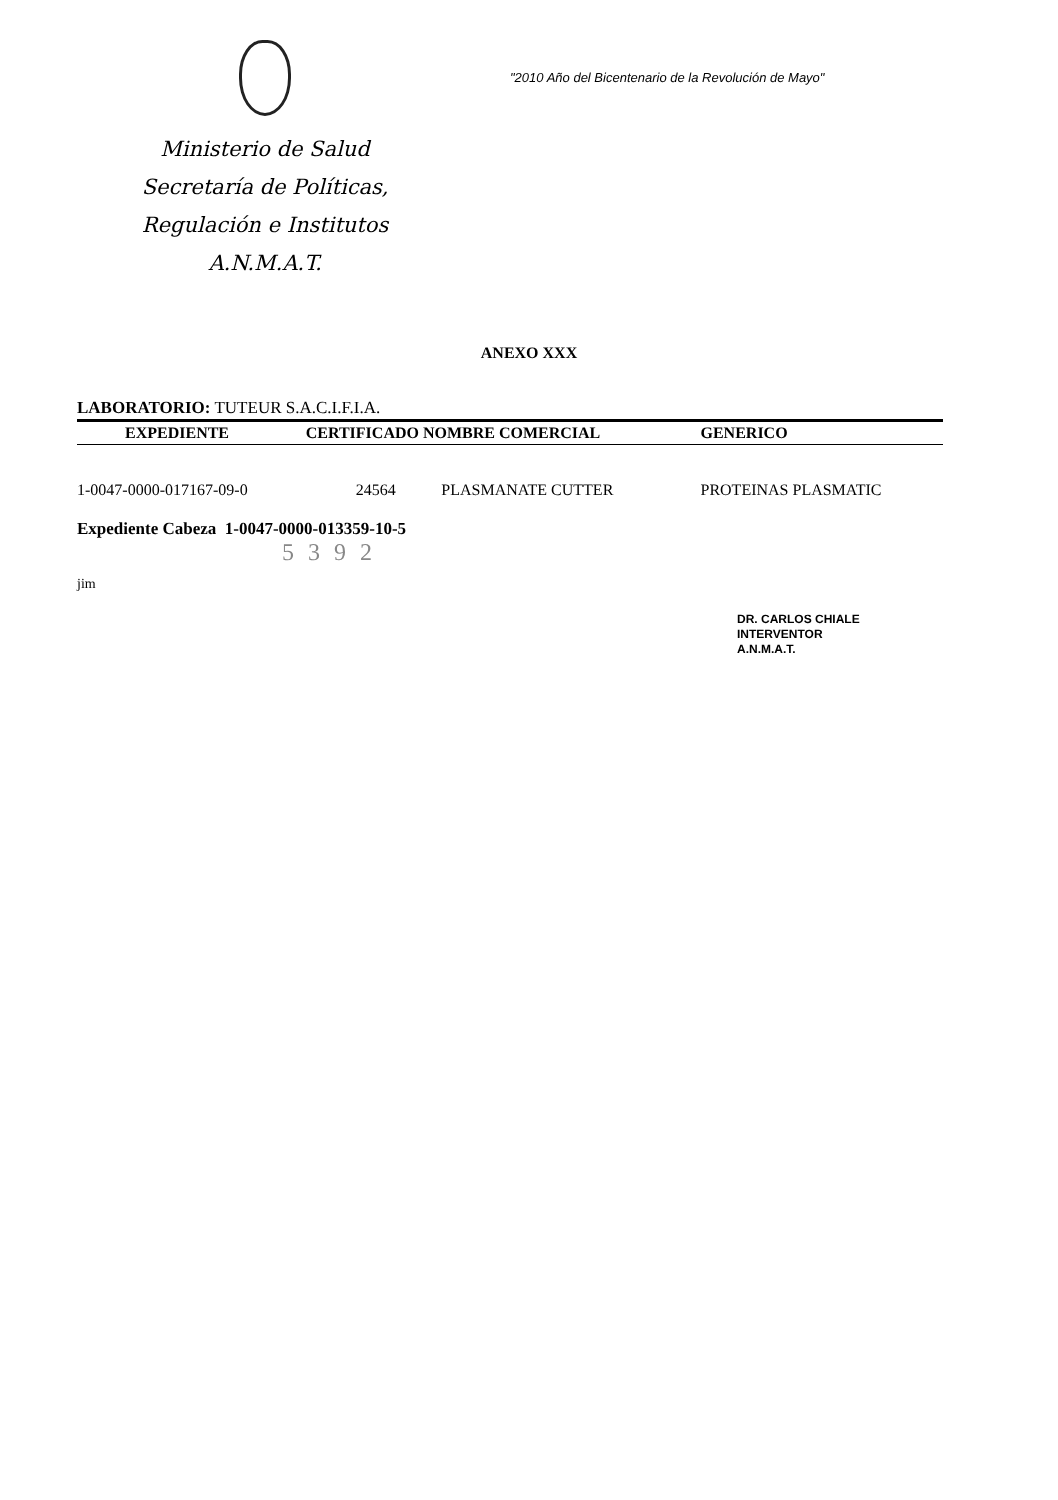Ministerio de Salud
Secretaría de Políticas,
Regulación e Institutos
A.N.M.A.T.
"2010 Año del Bicentenario de la Revolución de Mayo"
ANEXO XXX
LABORATORIO: TUTEUR S.A.C.I.F.I.A.
| EXPEDIENTE | CERTIFICADO NOMBRE COMERCIAL | | GENERICO |
| --- | --- | --- | --- |
| 1-0047-0000-017167-09-0 | 24564 | PLASMANATE CUTTER | PROTEINAS PLASMATIC |
Expediente Cabeza 1-0047-0000-013359-10-5
5392
jim
DR. CARLOS CHIALE
INTERVENTOR
A.N.M.A.T.